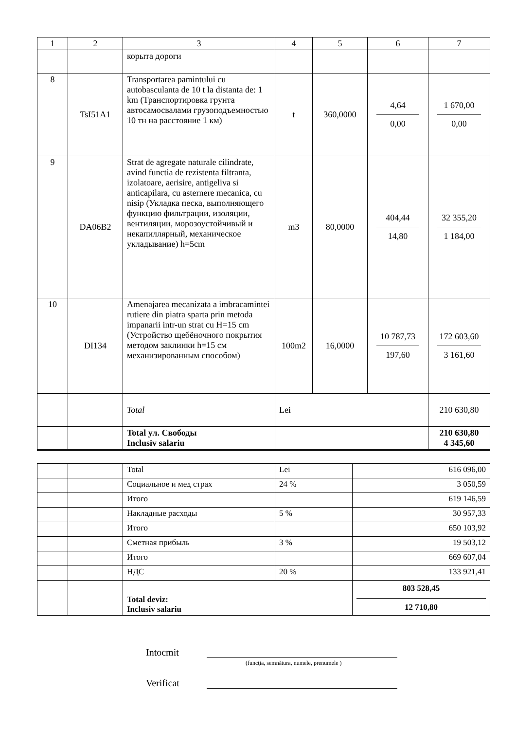| 1 | 2 | 3 | 4 | 5 | 6 | 7 |
| --- | --- | --- | --- | --- | --- | --- |
| | | корыта дороги | | | | |
| 8 | TsI51A1 | Transportarea pamintului cu autobasculanta de 10 t la distanta de: 1 km (Транспортировка грунта автосамосвалами грузоподъемностью 10 тн на расстояние 1 км) | t | 360,0000 | 4,64 0,00 | 1 670,00 0,00 |
| 9 | DA06B2 | Strat de agregate naturale cilindrate, avind functia de rezistenta filtranta, izolatoare, aerisire, antigeliva si anticapilara, cu asternere mecanica, cu nisip (Укладка песка, выполняющего функцию фильтрации, изоляции, вентиляции, морозоустойчивый и некапиллярный, механическое укладывание) h=5cm | m3 | 80,0000 | 404,44 14,80 | 32 355,20 1 184,00 |
| 10 | DI134 | Amenajarea mecanizata a imbracamintei rutiere din piatra sparta prin metoda impanarii intr-un strat cu H=15 cm (Устройство щебёночного покрытия методом заклинки h=15 см механизированным способом) | 100m2 | 16,0000 | 10 787,73 197,60 | 172 603,60 3 161,60 |
| | | Total | Lei | | | 210 630,80 |
| | | Total ул. Свободы Inclusiv salariu | | | | 210 630,80 4 345,60 |
| | | Total | Lei | 616 096,00 |
| | | Социальное и мед страх | 24 % | 3 050,59 |
| | | Итого | | 619 146,59 |
| | | Накладные расходы | 5 % | 30 957,33 |
| | | Итого | | 650 103,92 |
| | | Сметная прибыль | 3 % | 19 503,12 |
| | | Итого | | 669 607,04 |
| | | НДС | 20 % | 133 921,41 |
| | | Total deviz: Inclusiv salariu | | 803 528,45 12 710,80 |
Intocmit
(funcţia, semnătura, numele, prenumele )
Verificat